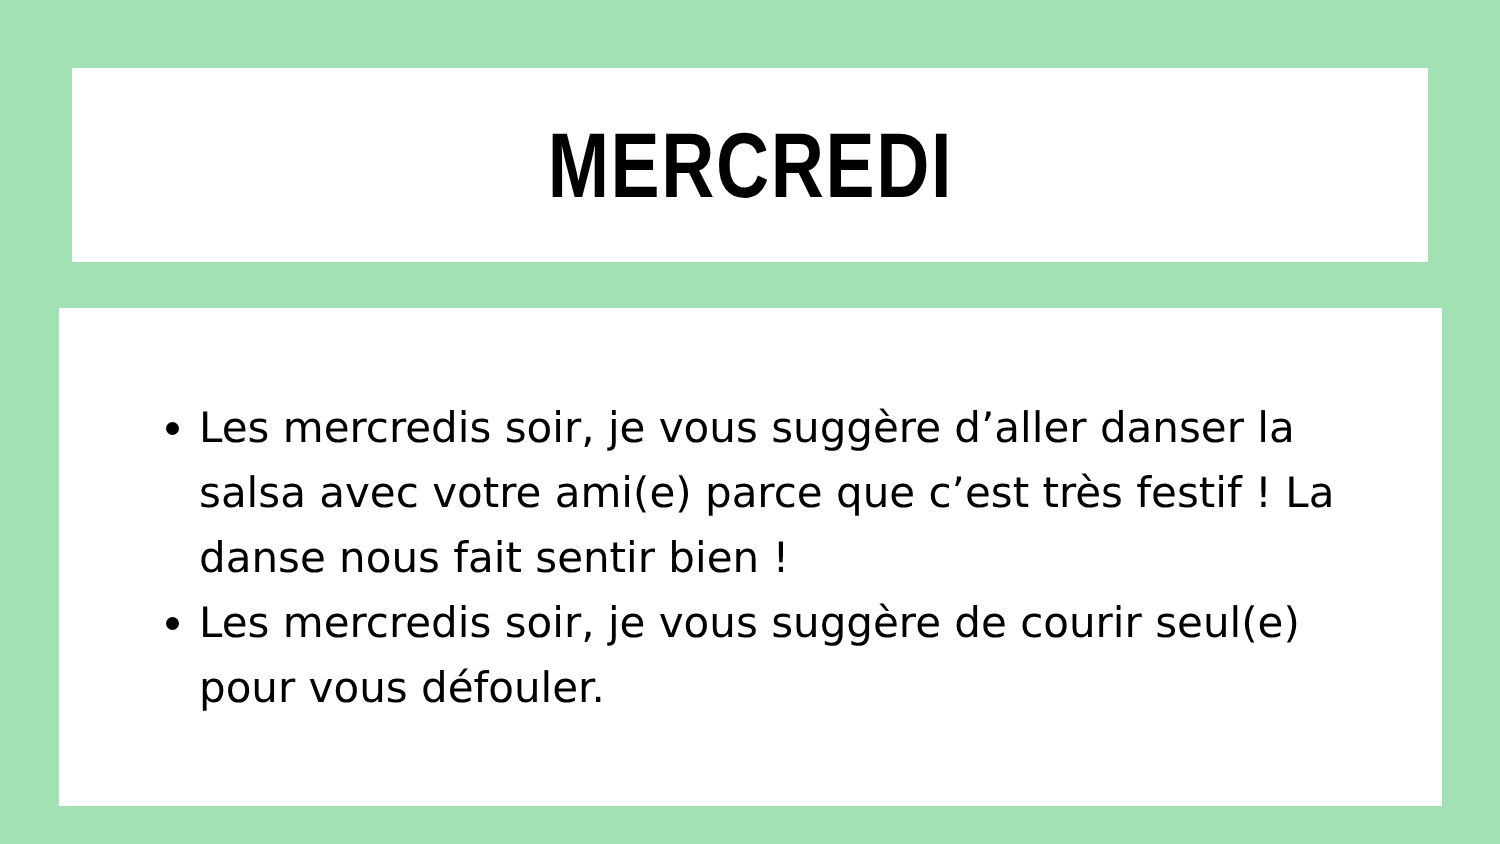MERCREDI
Les mercredis soir, je vous suggère d’aller danser la salsa avec votre ami(e) parce que c’est très festif ! La danse nous fait sentir bien !
Les mercredis soir, je vous suggère de courir seul(e) pour vous défouler.